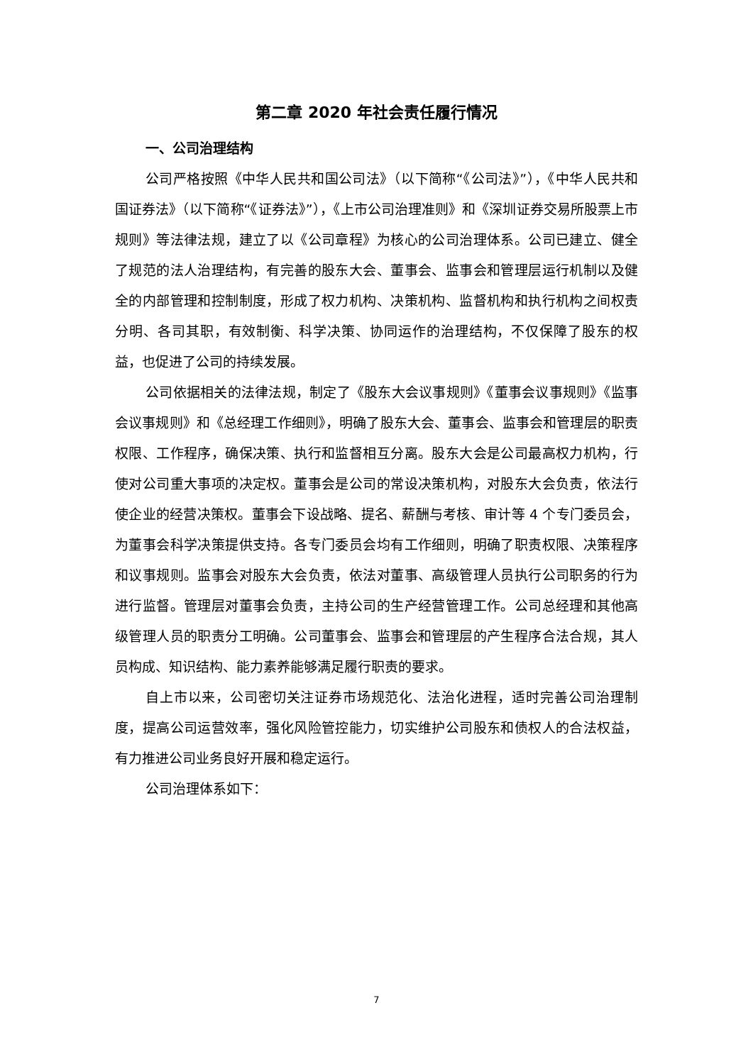第二章 2020 年社会责任履行情况
一、公司治理结构
公司严格按照《中华人民共和国公司法》（以下简称“《公司法》”），《中华人民共和国证券法》（以下简称“《证券法》”），《上市公司治理准则》和《深圳证券交易所股票上市规则》等法律法规，建立了以《公司章程》为核心的公司治理体系。公司已建立、健全了规范的法人治理结构，有完善的股东大会、董事会、监事会和管理层运行机制以及健全的内部管理和控制制度，形成了权力机构、决策机构、监督机构和执行机构之间权责分明、各司其职，有效制衡、科学决策、协同运作的治理结构，不仅保障了股东的权益，也促进了公司的持续发展。
公司依据相关的法律法规，制定了《股东大会议事规则》《董事会议事规则》《监事会议事规则》和《总经理工作细则》，明确了股东大会、董事会、监事会和管理层的职责权限、工作程序，确保决策、执行和监督相互分离。股东大会是公司最高权力机构，行使对公司重大事项的决定权。董事会是公司的常设决策机构，对股东大会负责，依法行使企业的经营决策权。董事会下设战略、提名、薪酬与考核、审计等 4 个专门委员会，为董事会科学决策提供支持。各专门委员会均有工作细则，明确了职责权限、决策程序和议事规则。监事会对股东大会负责，依法对董事、高级管理人员执行公司职务的行为进行监督。管理层对董事会负责，主持公司的生产经营管理工作。公司总经理和其他高级管理人员的职责分工明确。公司董事会、监事会和管理层的产生程序合法合规，其人员构成、知识结构、能力素养能够满足履行职责的要求。
自上市以来，公司密切关注证券市场规范化、法治化进程，适时完善公司治理制度，提高公司运营效率，强化风险管控能力，切实维护公司股东和债权人的合法权益，有力推进公司业务良好开展和稳定运行。
公司治理体系如下：
7